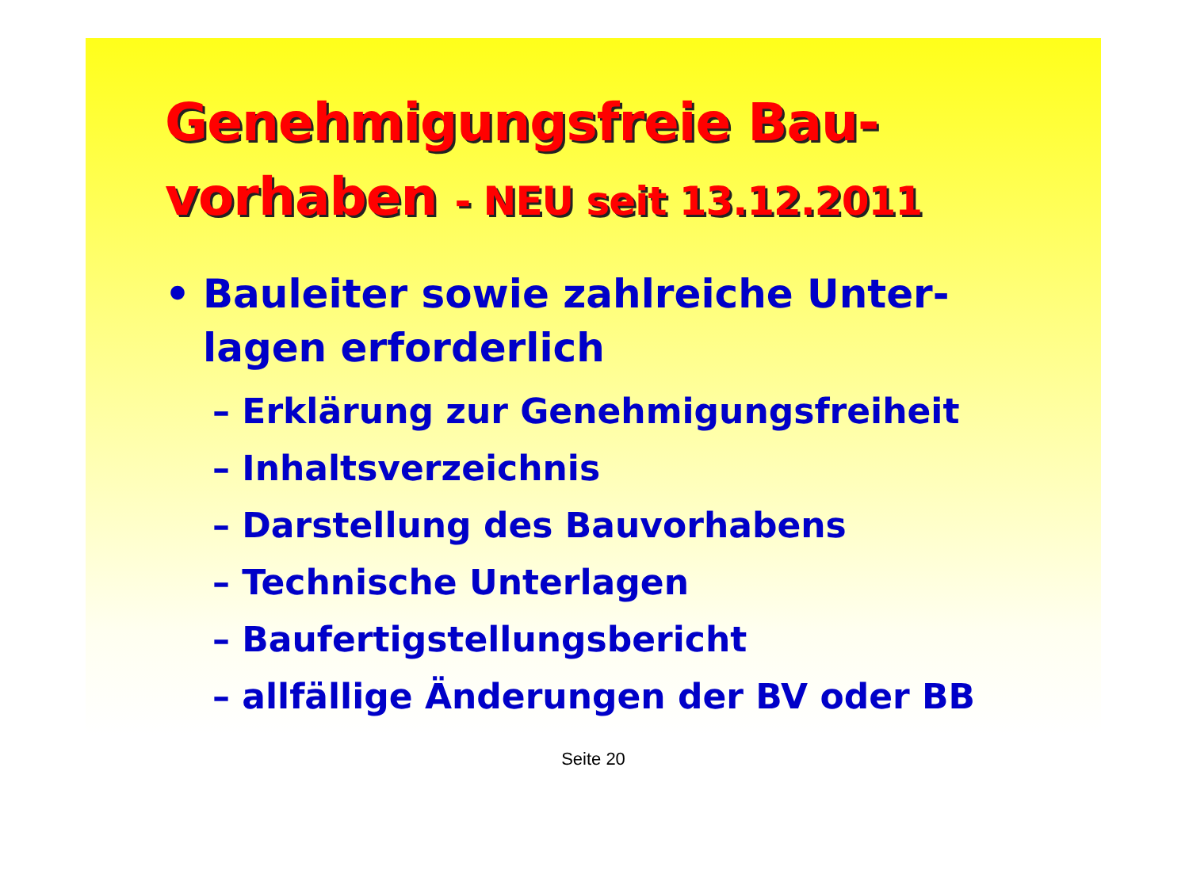Genehmigungsfreie Bau-
vorhaben - NEU seit 13.12.2011
• Bauleiter sowie zahlreiche Unter-
lagen erforderlich
– Erklärung zur Genehmigungsfreiheit
– Inhaltsverzeichnis
– Darstellung des Bauvorhabens
– Technische Unterlagen
– Baufertigstellungsbericht
– allfällige Änderungen der BV oder BB
Seite 20